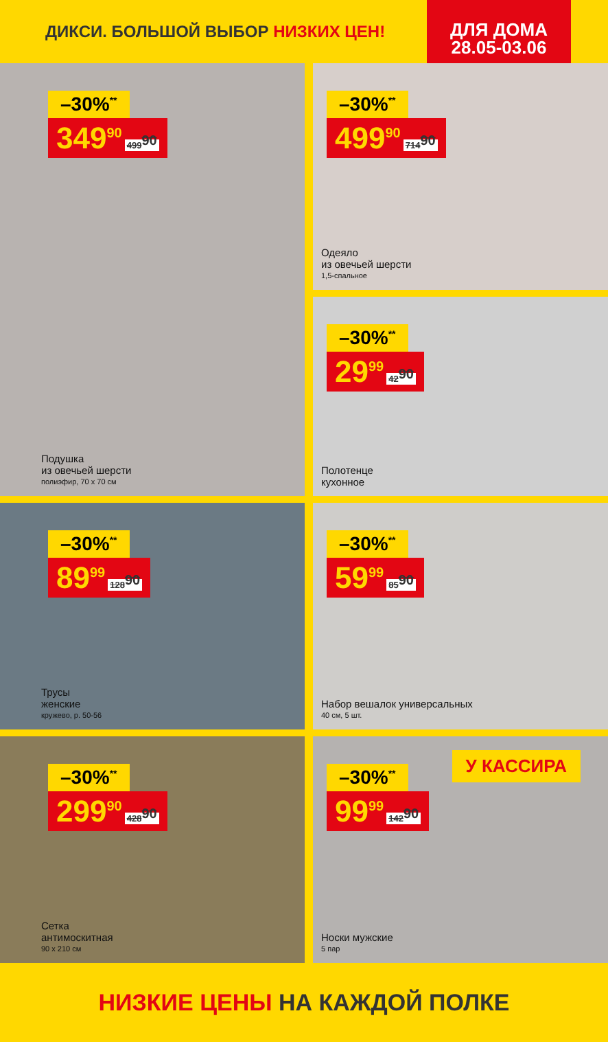ДИКСИ. БОЛЬШОЙ ВЫБОР НИЗКИХ ЦЕН!
ДЛЯ ДОМА
28.05-03.06
–30%<sup>**</sup>
349<sup>90</sup> 499<sup>90</sup>
Подушка
из овечьей шерсти
полиэфир, 70 х 70 см
–30%<sup>**</sup>
499<sup>90</sup> 714<sup>90</sup>
Одеяло
из овечьей шерсти
1,5-спальное
–30%<sup>**</sup>
29<sup>99</sup> 42<sup>90</sup>
Полотенце
кухонное
–30%<sup>**</sup>
89<sup>99</sup> 128<sup>90</sup>
Трусы
женские
кружево, р. 50-56
–30%<sup>**</sup>
59<sup>99</sup> 85<sup>90</sup>
Набор вешалок универсальных
40 см, 5 шт.
–30%<sup>**</sup>
299<sup>90</sup> 428<sup>90</sup>
Сетка
антимоскитная
90 х 210 см
–30%<sup>**</sup>
99<sup>99</sup> 142<sup>90</sup>
У КАССИРА
Носки мужские
5 пар
НИЗКИЕ ЦЕНЫ НА КАЖДОЙ ПОЛКЕ